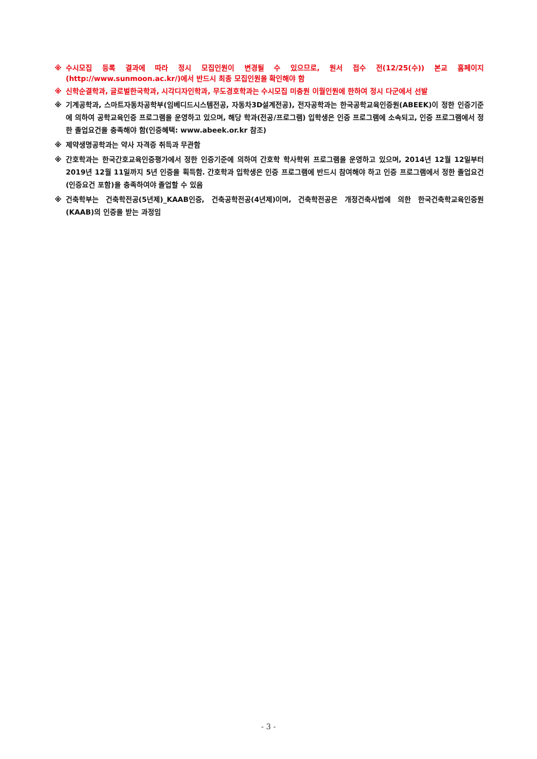※ 수시모집 등록 결과에 따라 정시 모집인원이 변경될 수 있으므로, 원서 접수 전(12/25(수)) 본교 홈페이지(http://www.sunmoon.ac.kr/)에서 반드시 최종 모집인원을 확인해야 함
※ 신학순결학과, 글로벌한국학과, 시각디자인학과, 무도경호학과는 수시모집 미충원 이월인원에 한하여 정시 다군에서 선발
※ 기계공학과, 스마트자동차공학부(임베디드시스템전공, 자동차3D설계전공), 전자공학과는 한국공학교육인증원(ABEEK)이 정한 인증기준에 의하여 공학교육인증 프로그램을 운영하고 있으며, 해당 학과(전공/프로그램) 입학생은 인증 프로그램에 소속되고, 인증 프로그램에서 정한 졸업요건을 충족해야 함(인증혜택: www.abeek.or.kr 참조)
※ 제약생명공학과는 약사 자격증 취득과 무관함
※ 간호학과는 한국간호교육인증평가에서 정한 인증기준에 의하여 간호학 학사학위 프로그램을 운영하고 있으며, 2014년 12월 12일부터 2019년 12월 11일까지 5년 인증을 획득함. 간호학과 입학생은 인증 프로그램에 반드시 참여해야 하고 인증 프로그램에서 정한 졸업요건(인증요건 포함)을 충족하여야 졸업할 수 있음
※ 건축학부는 건축학전공(5년제)_KAAB인증, 건축공학전공(4년제)이며, 건축학전공은 개정건축사법에 의한 한국건축학교육인증원(KAAB)의 인증을 받는 과정임
- 3 -